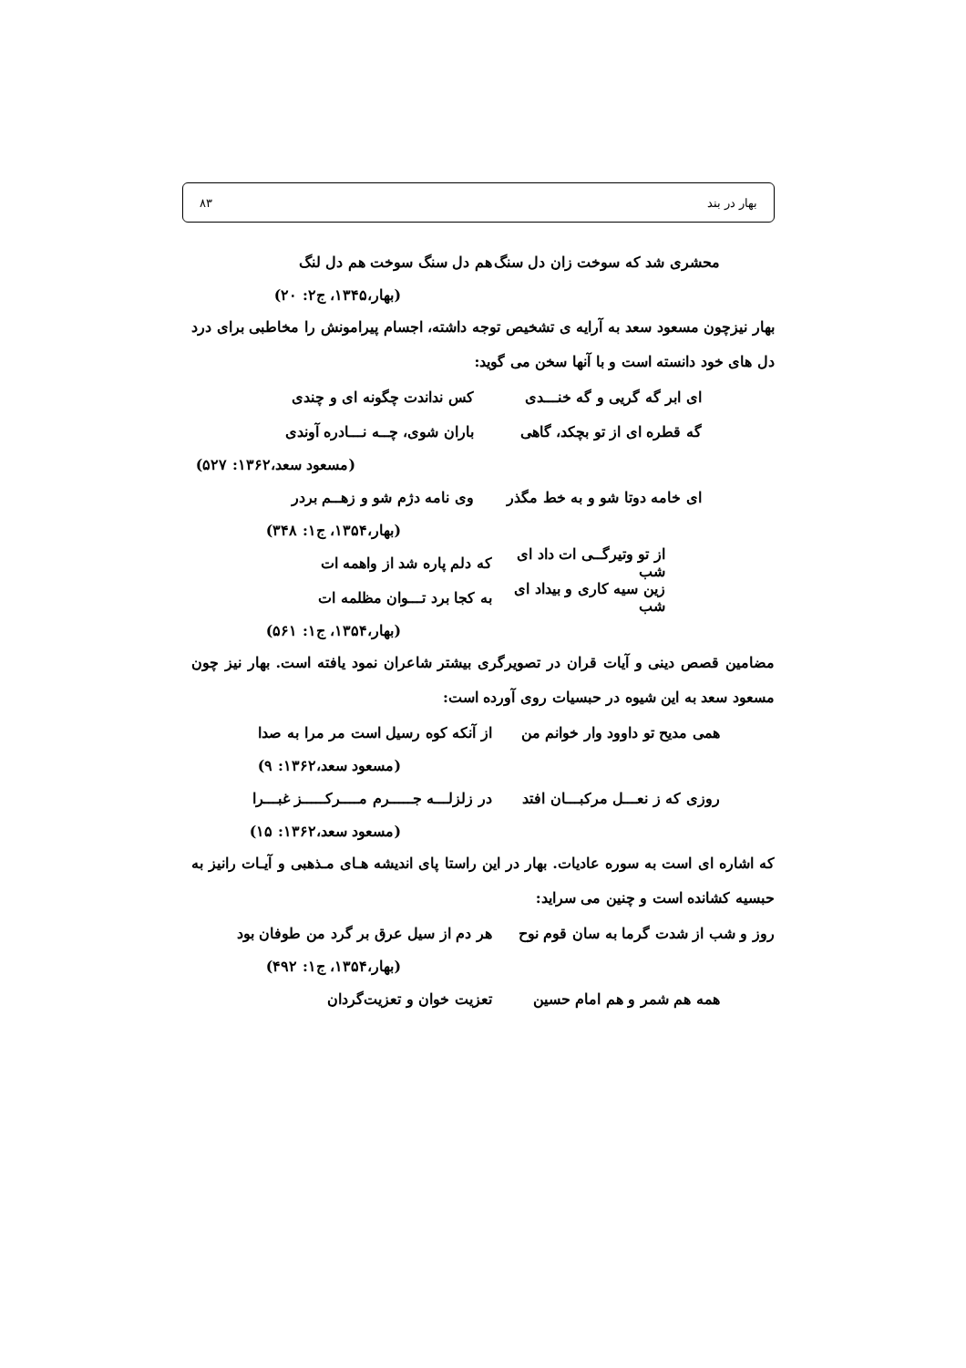بهار در بند ۸۳
محشری شد که سوخت زان دل سنگ هم دل سنگ سوخت هم دل لنگ
(بهار،۱۳۴۵، ج۲: ۲۰)
بهار نیزچون مسعود سعد به آرایه ی تشخیص توجه داشته، اجسام پیرامونش را مخاطبی برای درد دل های خود دانسته است و با آنها سخن می گوید:
ای ابر گه گریی و گه خنـــدی کس نداندت چگونه ای و چندی
گه قطره ای از تو بچکد، گاهی باران شوی، چــه نـــادره آوندی
(مسعود سعد،۱۳۶۲: ۵۲۷)
ای خامه دوتا شو و به خط مگذر وی نامه دژم شو و زهــم بردر
(بهار،۱۳۵۴، ج۱: ۳۴۸)
از تو وتیرگــی ات داد ای شب که دلم پاره شد از واهمه ات
زین سیه کاری و بیداد ای شب به کجا برد تـــوان مظلمه ات
(بهار،۱۳۵۴، ج۱: ۵۶۱)
مضامین قصص دینی و آیات قران در تصویرگری بیشتر شاعران نمود یافته است. بهار نیز چون مسعود سعد به این شیوه در حبسیات روی آورده است:
همی مدیح تو داوود وار خوانم من از آنکه کوه رسیل است مر مرا به صدا
(مسعود سعد،۱۳۶۲: ۹)
روزی که ز نعـــل مرکبـــان افتد در زلزلـــه جـــــرم مــــرکـــــز غبـــرا
(مسعود سعد،۱۳۶۲: ۱۵)
که اشاره ای است به سوره عادیات. بهار در این راستا پای اندیشه هـای مـذهبی و آیـات رانیز به حبسیه کشانده است و چنین می سراید:
روز و شب از شدت گرما به سان قوم نوح هر دم از سیل عرق بر گرد من طوفان بود
(بهار،۱۳۵۴، ج۱: ۴۹۲)
همه هم شمر و هم امام حسین تعزیت خوان و تعزیت‌گردان